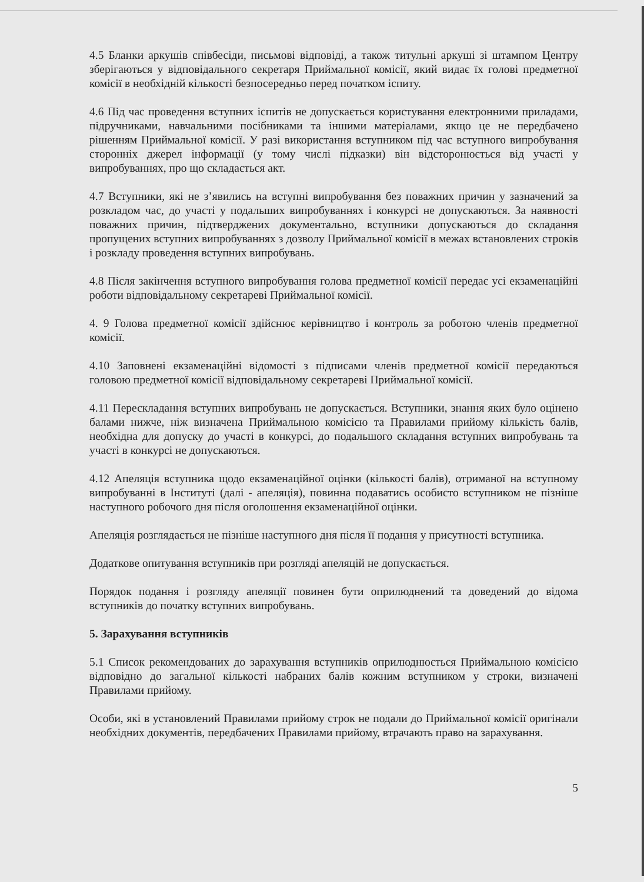4.5 Бланки аркушів співбесіди, письмові відповіді, а також титульні аркуші зі штампом Центру зберігаються у відповідального секретаря Приймальної комісії, який видає їх голові предметної комісії в необхідній кількості безпосередньо перед початком іспиту.
4.6 Під час проведення вступних іспитів не допускається користування електронними приладами, підручниками, навчальними посібниками та іншими матеріалами, якщо це не передбачено рішенням Приймальної комісії. У разі використання вступником під час вступного випробування сторонніх джерел інформації (у тому числі підказки) він відсторонюється від участі у випробуваннях, про що складається акт.
4.7 Вступники, які не з’явились на вступні випробування без поважних причин у зазначений за розкладом час, до участі у подальших випробуваннях і конкурсі не допускаються. За наявності поважних причин, підтверджених документально, вступники допускаються до складання пропущених вступних випробуваннях з дозволу Приймальної комісії в межах встановлених строків і розкладу проведення вступних випробувань.
4.8 Після закінчення вступного випробування голова предметної комісії передає усі екзаменаційні роботи відповідальному секретареві Приймальної комісії.
4. 9 Голова предметної комісії здійснює керівництво і контроль за роботою членів предметної комісії.
4.10 Заповнені екзаменаційні відомості з підписами членів предметної комісії передаються головою предметної комісії відповідальному секретареві Приймальної комісії.
4.11 Перескладання вступних випробувань не допускається. Вступники, знання яких було оцінено балами нижче, ніж визначена Приймальною комісією та Правилами прийому кількість балів, необхідна для допуску до участі в конкурсі, до подальшого складання вступних випробувань та участі в конкурсі не допускаються.
4.12 Апеляція вступника щодо екзаменаційної оцінки (кількості балів), отриманої на вступному випробуванні в Інституті (далі - апеляція), повинна подаватись особисто вступником не пізніше наступного робочого дня після оголошення екзаменаційної оцінки.
Апеляція розглядається не пізніше наступного дня після її подання у присутності вступника.
Додаткове опитування вступників при розгляді апеляцій не допускається.
Порядок подання і розгляду апеляції повинен бути оприлюднений та доведений до відома вступників до початку вступних випробувань.
5. Зарахування вступників
5.1 Список рекомендованих до зарахування вступників оприлюднюється Приймальною комісією відповідно до загальної кількості набраних балів кожним вступником у строки, визначені Правилами прийому.
Особи, які в установлений Правилами прийому строк не подали до Приймальної комісії оригінали необхідних документів, передбачених Правилами прийому, втрачають право на зарахування.
5